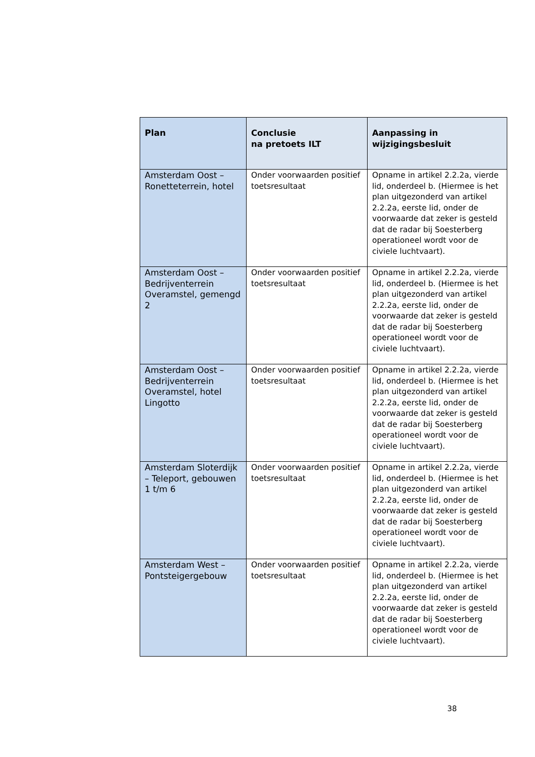| Plan | Conclusie na pretoets ILT | Aanpassing in wijzigingsbesluit |
| --- | --- | --- |
| Amsterdam Oost – Ronetteterrein, hotel | Onder voorwaarden positief toetsresultaat | Opname in artikel 2.2.2a, vierde lid, onderdeel b. (Hiermee is het plan uitgezonderd van artikel 2.2.2a, eerste lid, onder de voorwaarde dat zeker is gesteld dat de radar bij Soesterberg operationeel wordt voor de civiele luchtvaart). |
| Amsterdam Oost – Bedrijventerrein Overamstel, gemengd 2 | Onder voorwaarden positief toetsresultaat | Opname in artikel 2.2.2a, vierde lid, onderdeel b. (Hiermee is het plan uitgezonderd van artikel 2.2.2a, eerste lid, onder de voorwaarde dat zeker is gesteld dat de radar bij Soesterberg operationeel wordt voor de civiele luchtvaart). |
| Amsterdam Oost – Bedrijventerrein Overamstel, hotel Lingotto | Onder voorwaarden positief toetsresultaat | Opname in artikel 2.2.2a, vierde lid, onderdeel b. (Hiermee is het plan uitgezonderd van artikel 2.2.2a, eerste lid, onder de voorwaarde dat zeker is gesteld dat de radar bij Soesterberg operationeel wordt voor de civiele luchtvaart). |
| Amsterdam Sloterdijk – Teleport, gebouwen 1 t/m 6 | Onder voorwaarden positief toetsresultaat | Opname in artikel 2.2.2a, vierde lid, onderdeel b. (Hiermee is het plan uitgezonderd van artikel 2.2.2a, eerste lid, onder de voorwaarde dat zeker is gesteld dat de radar bij Soesterberg operationeel wordt voor de civiele luchtvaart). |
| Amsterdam West – Pontsteigergebouw | Onder voorwaarden positief toetsresultaat | Opname in artikel 2.2.2a, vierde lid, onderdeel b. (Hiermee is het plan uitgezonderd van artikel 2.2.2a, eerste lid, onder de voorwaarde dat zeker is gesteld dat de radar bij Soesterberg operationeel wordt voor de civiele luchtvaart). |
38